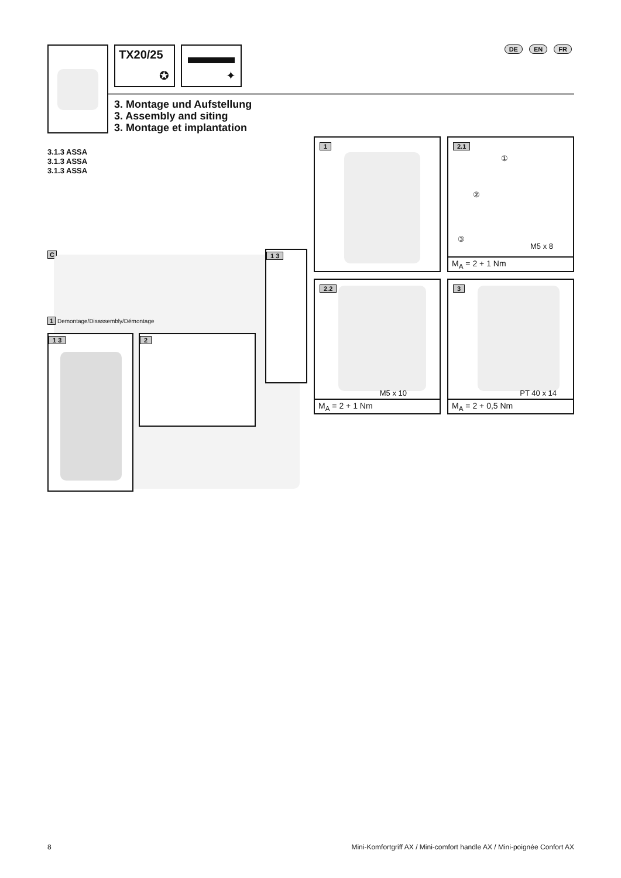TX20/25
✪
✦ DE EN FR
3. Montage und Aufstellung
3. Assembly and siting
3. Montage et implantation
3.1.3 ASSA
3.1.3 ASSA
3.1.3 ASSA
C
1 Demontage/Disassembly/Démontage
1 3
1 3 2
1
2.1
①
②
③
M5 x 8
M<sub>A</sub> = 2 + 1 Nm
2.2
M5 x 10
M<sub>A</sub> = 2 + 1 Nm
3
PT 40 x 14
M<sub>A</sub> = 2 + 0,5 Nm
8
Mini-Komfortgriff AX / Mini-comfort handle AX / Mini-poignée Confort AX